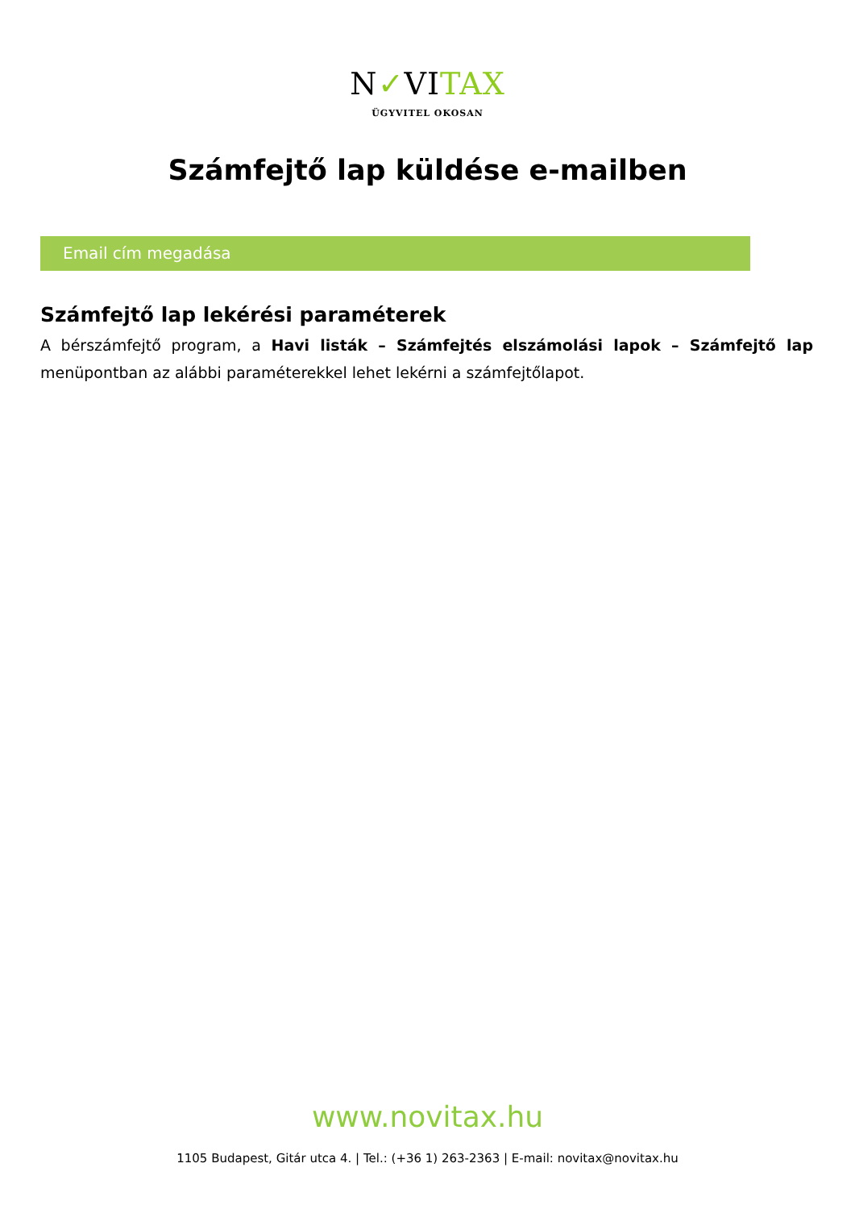N✓VITAX
ÜGYVITEL OKOSAN
Számfejtő lap küldése e-mailben
Email cím megadása
Számfejtő lap lekérési paraméterek
A bérszámfejtő program, a Havi listák – Számfejtés elszámolási lapok – Számfejtő lap menüpontban az alábbi paraméterekkel lehet lekérni a számfejtőlapot.
www.novitax.hu
1105 Budapest, Gitár utca 4. | Tel.: (+36 1) 263-2363 | E-mail: novitax@novitax.hu